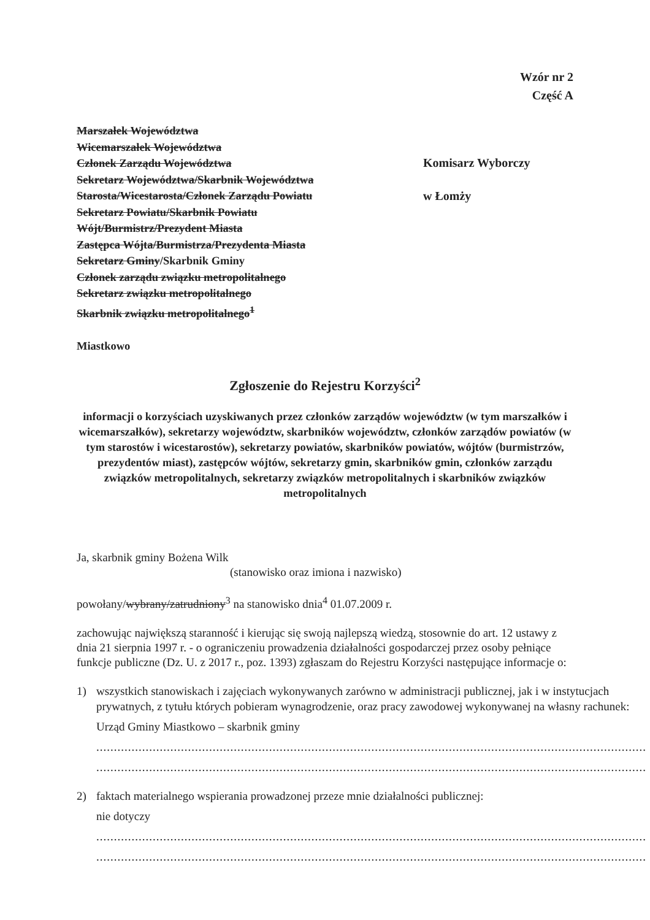Wzór nr 2
Część A
Marszałek Województwa
Wicemarszałek Województwa
Członek Zarządu Województwa
Sekretarz Województwa/Skarbnik Województwa
Starosta/Wicestarosta/Członek Zarządu Powiatu
Sekretarz Powiatu/Skarbnik Powiatu
Wójt/Burmistrz/Prezydent Miasta
Zastępca Wójta/Burmistrza/Prezydenta Miasta
Sekretarz Gminy/Skarbnik Gminy
Członek zarządu związku metropolitalnego
Sekretarz związku metropolitalnego
Skarbnik związku metropolitalnego<sup>1</sup>
Miastkowo
Komisarz Wyborczy
w Łomży
Zgłoszenie do Rejestru Korzyści<sup>2</sup>
informacji o korzyściach uzyskiwanych przez członków zarządów województw (w tym marszałków i wicemarszałków), sekretarzy województw, skarbników województw, członków zarządów powiatów (w tym starostów i wicestarostów), sekretarzy powiatów, skarbników powiatów, wójtów (burmistrzów, prezydentów miast), zastępców wójtów, sekretarzy gmin, skarbników gmin, członków zarządu związków metropolitalnych, sekretarzy związków metropolitalnych i skarbników związków metropolitalnych
Ja, skarbnik gminy Bożena Wilk
(stanowisko oraz imiona i nazwisko)
powołany/wybrany/zatrudniony<sup>3</sup> na stanowisko dnia<sup>4</sup> 01.07.2009 r.
zachowując największą staranność i kierując się swoją najlepszą wiedzą, stosownie do art. 12 ustawy z dnia 21 sierpnia 1997 r. - o ograniczeniu prowadzenia działalności gospodarczej przez osoby pełniące funkcje publiczne (Dz. U. z 2017 r., poz. 1393) zgłaszam do Rejestru Korzyści następujące informacje o:
1) wszystkich stanowiskach i zajęciach wykonywanych zarówno w administracji publicznej, jak i w instytucjach prywatnych, z tytułu których pobieram wynagrodzenie, oraz pracy zawodowej wykonywanej na własny rachunek:
Urząd Gminy Miastkowo – skarbnik gminy
............................................................................................................................................................
............................................................................................................................................................
2) faktach materialnego wspierania prowadzonej przeze mnie działalności publicznej:
nie dotyczy
............................................................................................................................................................
............................................................................................................................................................